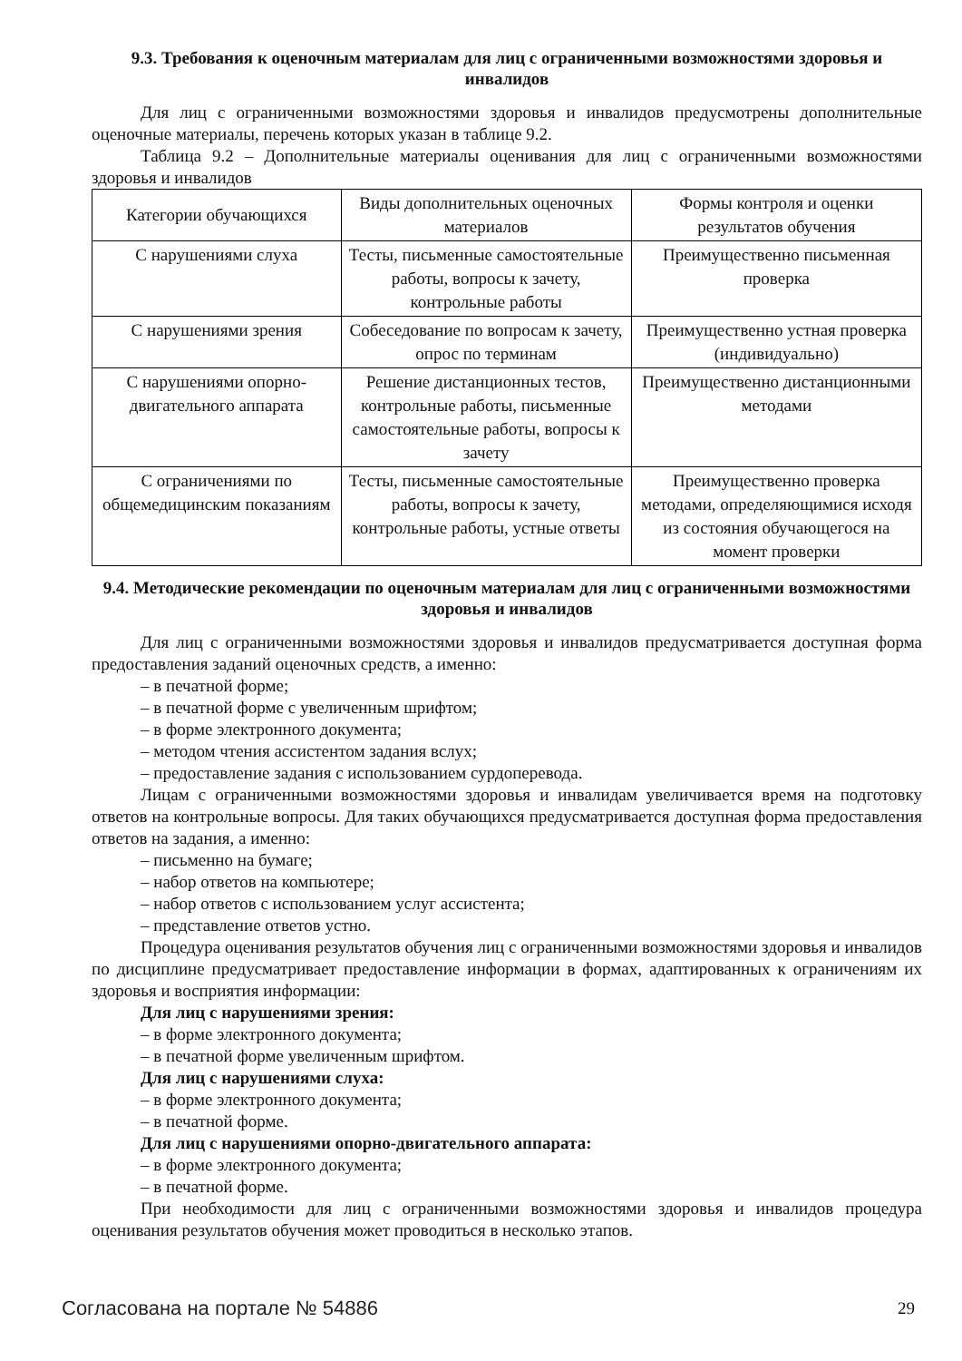9.3. Требования к оценочным материалам для лиц с ограниченными возможностями здоровья и инвалидов
Для лиц с ограниченными возможностями здоровья и инвалидов предусмотрены дополнительные оценочные материалы, перечень которых указан в таблице 9.2.
Таблица 9.2 – Дополнительные материалы оценивания для лиц с ограниченными возможностями здоровья и инвалидов
| Категории обучающихся | Виды дополнительных оценочных материалов | Формы контроля и оценки результатов обучения |
| С нарушениями слуха | Тесты, письменные самостоятельные работы, вопросы к зачету, контрольные работы | Преимущественно письменная проверка |
| С нарушениями зрения | Собеседование по вопросам к зачету, опрос по терминам | Преимущественно устная проверка (индивидуально) |
| С нарушениями опорно-двигательного аппарата | Решение дистанционных тестов, контрольные работы, письменные самостоятельные работы, вопросы к зачету | Преимущественно дистанционными методами |
| С ограничениями по общемедицинским показаниям | Тесты, письменные самостоятельные работы, вопросы к зачету, контрольные работы, устные ответы | Преимущественно проверка методами, определяющимися исходя из состояния обучающегося на момент проверки |
9.4. Методические рекомендации по оценочным материалам для лиц с ограниченными возможностями здоровья и инвалидов
Для лиц с ограниченными возможностями здоровья и инвалидов предусматривается доступная форма предоставления заданий оценочных средств, а именно:
– в печатной форме;
– в печатной форме с увеличенным шрифтом;
– в форме электронного документа;
– методом чтения ассистентом задания вслух;
– предоставление задания с использованием сурдоперевода.
Лицам с ограниченными возможностями здоровья и инвалидам увеличивается время на подготовку ответов на контрольные вопросы. Для таких обучающихся предусматривается доступная форма предоставления ответов на задания, а именно:
– письменно на бумаге;
– набор ответов на компьютере;
– набор ответов с использованием услуг ассистента;
– представление ответов устно.
Процедура оценивания результатов обучения лиц с ограниченными возможностями здоровья и инвалидов по дисциплине предусматривает предоставление информации в формах, адаптированных к ограничениям их здоровья и восприятия информации:
Для лиц с нарушениями зрения:
– в форме электронного документа;
– в печатной форме увеличенным шрифтом.
Для лиц с нарушениями слуха:
– в форме электронного документа;
– в печатной форме.
Для лиц с нарушениями опорно-двигательного аппарата:
– в форме электронного документа;
– в печатной форме.
При необходимости для лиц с ограниченными возможностями здоровья и инвалидов процедура оценивания результатов обучения может проводиться в несколько этапов.
Согласована на портале № 54886 29